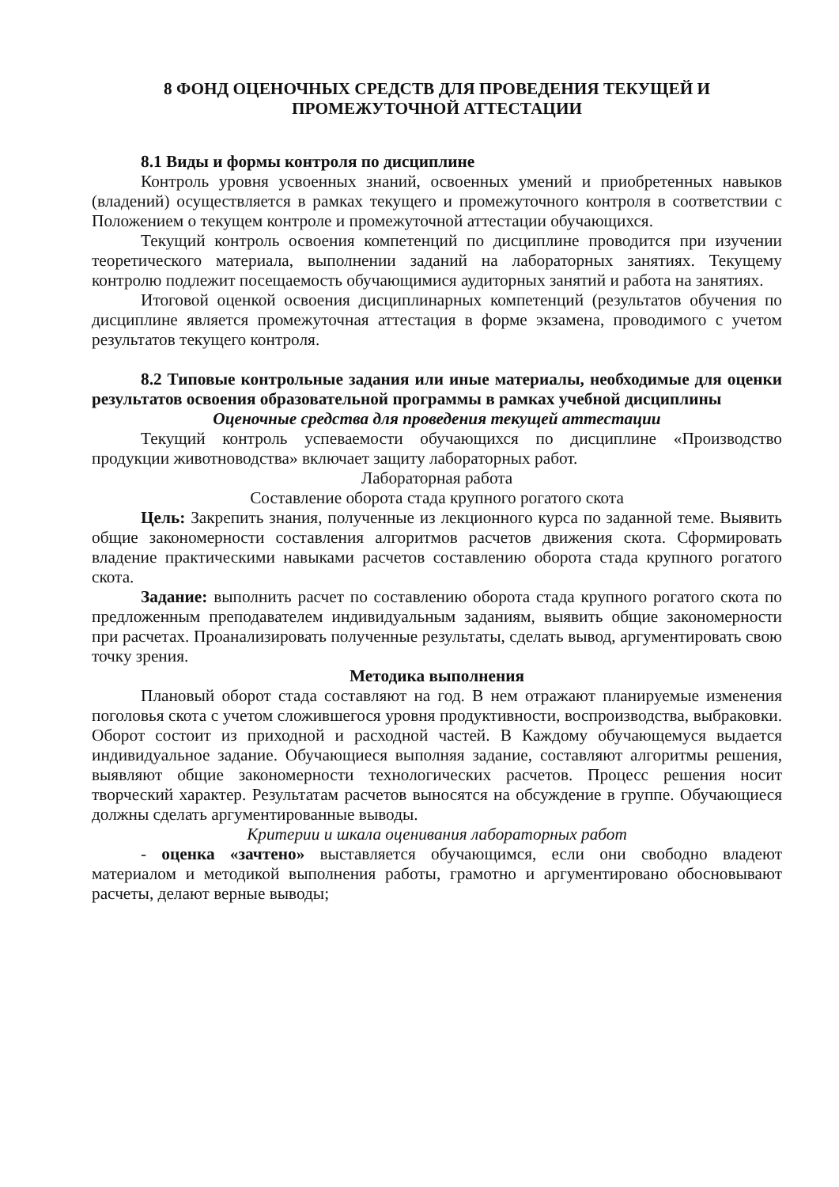8 ФОНД ОЦЕНОЧНЫХ СРЕДСТВ ДЛЯ ПРОВЕДЕНИЯ ТЕКУЩЕЙ И
ПРОМЕЖУТОЧНОЙ АТТЕСТАЦИИ
8.1 Виды и формы контроля по дисциплине
Контроль уровня усвоенных знаний, освоенных умений и приобретенных навыков (владений) осуществляется в рамках текущего и промежуточного контроля в соответствии с Положением о текущем контроле и промежуточной аттестации обучающихся.
Текущий контроль освоения компетенций по дисциплине проводится при изучении теоретического материала, выполнении заданий на лабораторных занятиях. Текущему контролю подлежит посещаемость обучающимися аудиторных занятий и работа на занятиях.
Итоговой оценкой освоения дисциплинарных компетенций (результатов обучения по дисциплине является промежуточная аттестация в форме экзамена, проводимого с учетом результатов текущего контроля.
8.2 Типовые контрольные задания или иные материалы, необходимые для оценки результатов освоения образовательной программы в рамках учебной дисциплины
Оценочные средства для проведения текущей аттестации
Текущий контроль успеваемости обучающихся по дисциплине «Производство продукции животноводства» включает защиту лабораторных работ.
Лабораторная работа
Составление оборота стада крупного рогатого скота
Цель: Закрепить знания, полученные из лекционного курса по заданной теме. Выявить общие закономерности составления алгоритмов расчетов движения скота. Сформировать владение практическими навыками расчетов составлению оборота стада крупного рогатого скота.
Задание: выполнить расчет по составлению оборота стада крупного рогатого скота по предложенным преподавателем индивидуальным заданиям, выявить общие закономерности при расчетах. Проанализировать полученные результаты, сделать вывод, аргументировать свою точку зрения.
Методика выполнения
Плановый оборот стада составляют на год. В нем отражают планируемые изменения поголовья скота с учетом сложившегося уровня продуктивности, воспроизводства, выбраковки. Оборот состоит из приходной и расходной частей. В Каждому обучающемуся выдается индивидуальное задание. Обучающиеся выполняя задание, составляют алгоритмы решения, выявляют общие закономерности технологических расчетов. Процесс решения носит творческий характер. Результатам расчетов выносятся на обсуждение в группе. Обучающиеся должны сделать аргументированные выводы.
Критерии и шкала оценивания лабораторных работ
- оценка «зачтено» выставляется обучающимся, если они свободно владеют материалом и методикой выполнения работы, грамотно и аргументировано обосновывают расчеты, делают верные выводы;